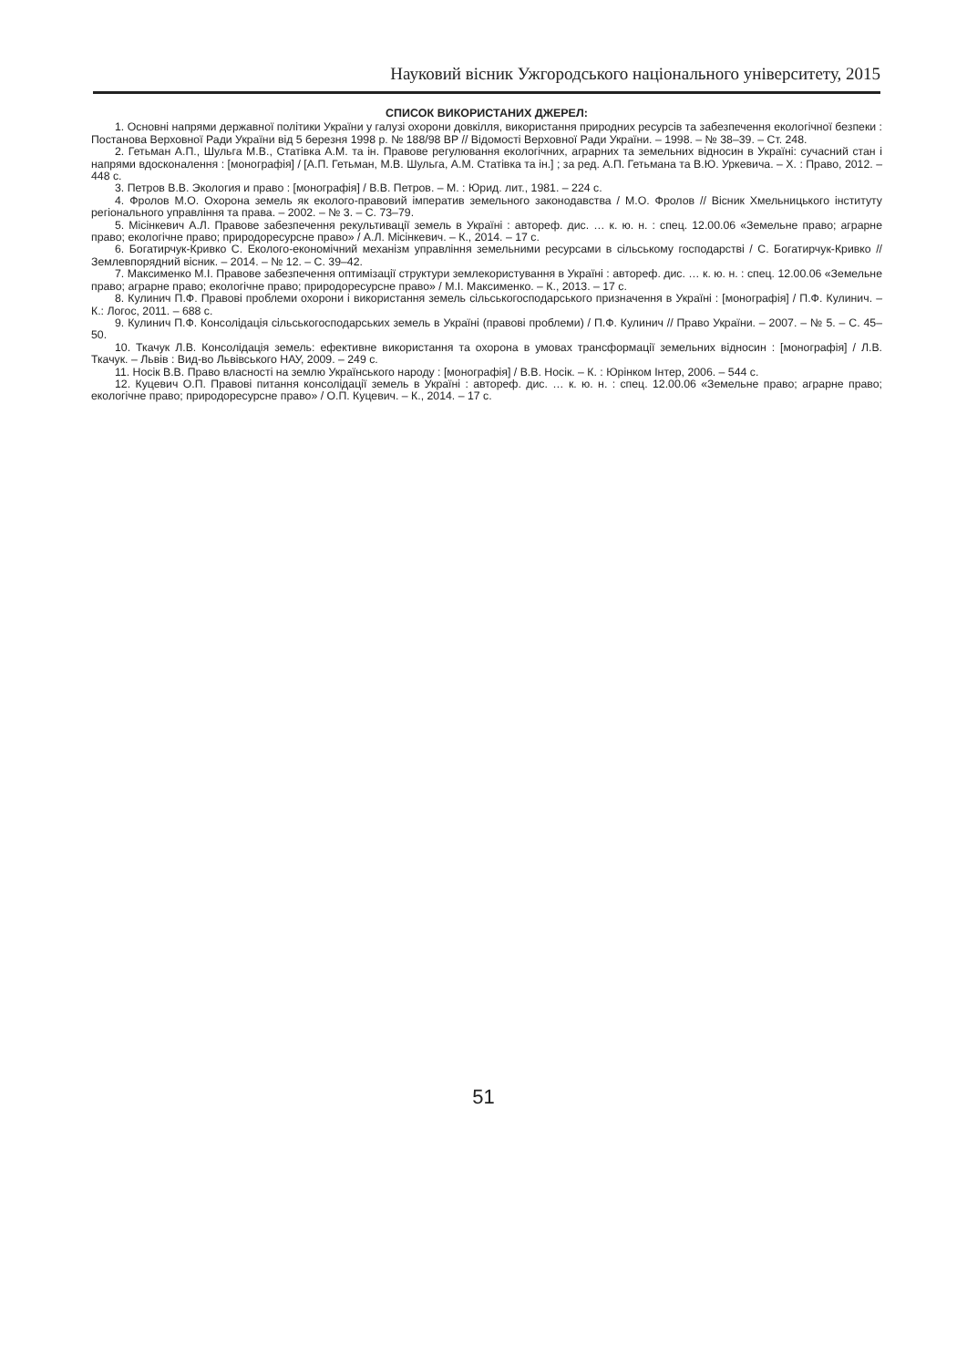Науковий вісник Ужгородського національного університету, 2015
СПИСОК ВИКОРИСТАНИХ ДЖЕРЕЛ:
1. Основні напрями державної політики України у галузі охорони довкілля, використання природних ресурсів та забезпечення екологічної безпеки : Постанова Верховної Ради України від 5 березня 1998 р. № 188/98 ВР // Відомості Верховної Ради України. – 1998. – № 38–39. – Ст. 248.
2. Гетьман А.П., Шульга М.В., Статівка А.М. та ін. Правове регулювання екологічних, аграрних та земельних відносин в Україні: сучасний стан і напрями вдосконалення : [монографія] / [А.П. Гетьман, М.В. Шульга, А.М. Статівка та ін.] ; за ред. А.П. Гетьмана та В.Ю. Уркевича. – Х. : Право, 2012. – 448 с.
3. Петров В.В. Экология и право : [монографія] / В.В. Петров. – М. : Юрид. лит., 1981. – 224 с.
4. Фролов М.О. Охорона земель як еколого-правовий імператив земельного законодавства / М.О. Фролов // Вісник Хмельницького інституту регіонального управління та права. – 2002. – № 3. – С. 73–79.
5. Місінкевич А.Л. Правове забезпечення рекультивації земель в Україні : автореф. дис. … к. ю. н. : спец. 12.00.06 «Земельне право; аграрне право; екологічне право; природоресурсне право» / А.Л. Місінкевич. – К., 2014. – 17 с.
6. Богатирчук-Кривко С. Еколого-економічний механізм управління земельними ресурсами в сільському господарстві / С. Богатирчук-Кривко // Землевпорядний вісник. – 2014. – № 12. – С. 39–42.
7. Максименко М.І. Правове забезпечення оптимізації структури землекористування в Україні : автореф. дис. … к. ю. н. : спец. 12.00.06 «Земельне право; аграрне право; екологічне право; природоресурсне право» / М.І. Максименко. – К., 2013. – 17 с.
8. Кулинич П.Ф. Правові проблеми охорони і використання земель сільськогосподарського призначення в Україні : [монографія] / П.Ф. Кулинич. – К.: Логос, 2011. – 688 с.
9. Кулинич П.Ф. Консолідація сільськогосподарських земель в Україні (правові проблеми) / П.Ф. Кулинич // Право України. – 2007. – № 5. – С. 45–50.
10. Ткачук Л.В. Консолідація земель: ефективне використання та охорона в умовах трансформації земельних відносин : [монографія] / Л.В. Ткачук. – Львів : Вид-во Львівського НАУ, 2009. – 249 с.
11. Носік В.В. Право власності на землю Українського народу : [монографія] / В.В. Носік. – К. : Юрінком Інтер, 2006. – 544 с.
12. Куцевич О.П. Правові питання консолідації земель в Україні : автореф. дис. … к. ю. н. : спец. 12.00.06 «Земельне право; аграрне право; екологічне право; природоресурсне право» / О.П. Куцевич. – К., 2014. – 17 с.
51